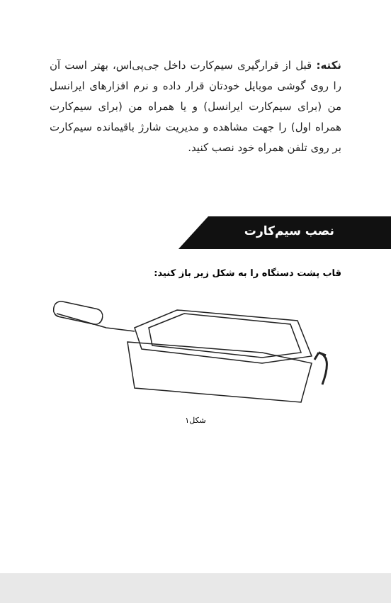نکته: قبل از قرارگیری سیم‌کارت داخل جی‌پی‌اس، بهتر است آن را روی گوشی موبایل خودتان قرار داده و نرم افزارهای ایرانسل من (برای سیم‌کارت ایرانسل) و یا همراه من (برای سیم‌کارت همراه اول) را جهت مشاهده و مدیریت شارژ باقیمانده سیم‌کارت بر روی تلفن همراه خود نصب کنید.
نصب سیم‌کارت
قاب پشت دستگاه را به شکل زیر باز کنید:
شکل۱